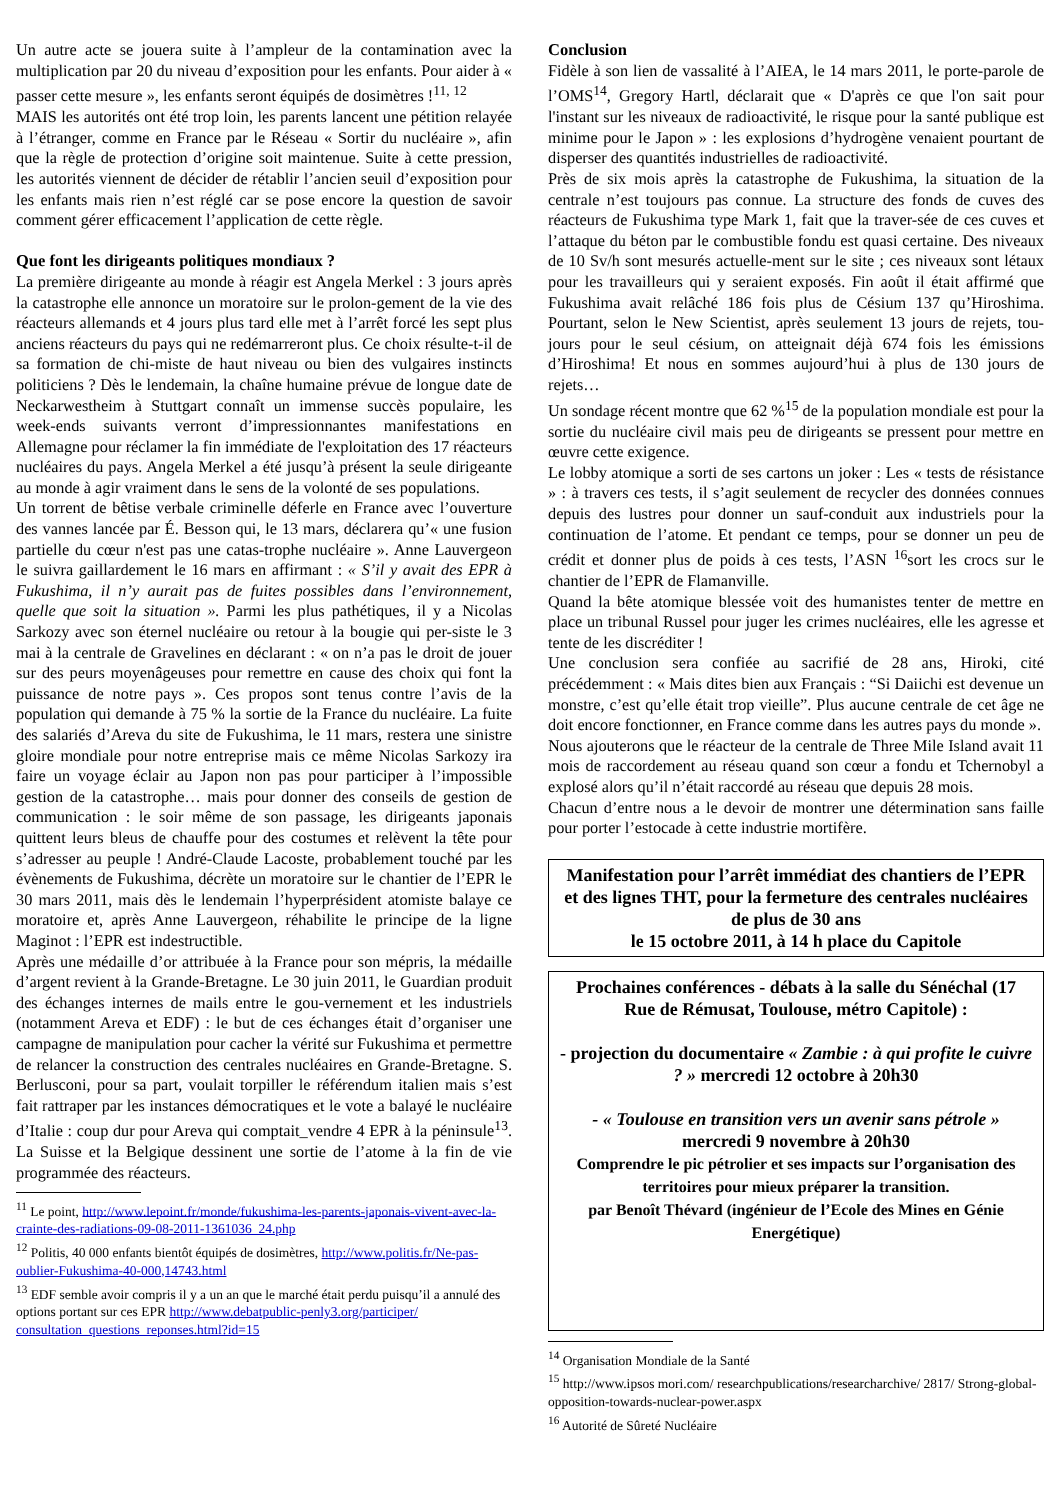Un autre acte se jouera suite à l’ampleur de la contamination avec la multiplication par 20 du niveau d’exposition pour les enfants. Pour aider à « passer cette mesure », les enfants seront équipés de dosimètres !<sup>11, 12</sup>
MAIS les autorités ont été trop loin, les parents lancent une pétition relayée à l’étranger, comme en France par le Réseau « Sortir du nucléaire », afin que la règle de protection d’origine soit maintenue. Suite à cette pression, les autorités viennent de décider de rétablir l’ancien seuil d’exposition pour les enfants mais rien n’est réglé car se pose encore la question de savoir comment gérer efficacement l’application de cette règle.
Que font les dirigeants politiques mondiaux ?
La première dirigeante au monde à réagir est Angela Merkel : 3 jours après la catastrophe elle annonce un moratoire sur le prolon-gement de la vie des réacteurs allemands et 4 jours plus tard elle met à l’arrêt forcé les sept plus anciens réacteurs du pays qui ne redémarreront plus. Ce choix résulte-t-il de sa formation de chi-miste de haut niveau ou bien des vulgaires instincts politiciens ? Dès le lendemain, la chaîne humaine prévue de longue date de Neckarwestheim à Stuttgart connaît un immense succès populaire, les week-ends suivants verront d’impressionnantes manifestations en Allemagne pour réclamer la fin immédiate de l'exploitation des 17 réacteurs nucléaires du pays. Angela Merkel a été jusqu’à présent la seule dirigeante au monde à agir vraiment dans le sens de la volonté de ses populations.
Un torrent de bêtise verbale criminelle déferle en France avec l’ouverture des vannes lancée par É. Besson qui, le 13 mars, déclarera qu’« une fusion partielle du cœur n'est pas une catas-trophe nucléaire ». Anne Lauvergeon le suivra gaillardement le 16 mars en affirmant : « S’il y avait des EPR à Fukushima, il n’y aurait pas de fuites possibles dans l’environnement, quelle que soit la situation ». Parmi les plus pathétiques, il y a Nicolas Sarkozy avec son éternel nucléaire ou retour à la bougie qui per-siste le 3 mai à la centrale de Gravelines en déclarant : « on n’a pas le droit de jouer sur des peurs moyenâgeuses pour remettre en cause des choix qui font la puissance de notre pays ». Ces propos sont tenus contre l’avis de la population qui demande à 75 % la sortie de la France du nucléaire. La fuite des salariés d’Areva du site de Fukushima, le 11 mars, restera une sinistre gloire mondiale pour notre entreprise mais ce même Nicolas Sarkozy ira faire un voyage éclair au Japon non pas pour participer à l’impossible gestion de la catastrophe… mais pour donner des conseils de gestion de communication : le soir même de son passage, les dirigeants japonais quittent leurs bleus de chauffe pour des costumes et relèvent la tête pour s’adresser au peuple ! André-Claude Lacoste, probablement touché par les évènements de Fukushima, décrète un moratoire sur le chantier de l’EPR le 30 mars 2011, mais dès le lendemain l’hyperprésident atomiste balaye ce moratoire et, après Anne Lauvergeon, réhabilite le principe de la ligne Maginot : l’EPR est indestructible.
Après une médaille d’or attribuée à la France pour son mépris, la médaille d’argent revient à la Grande-Bretagne. Le 30 juin 2011, le Guardian produit des échanges internes de mails entre le gou-vernement et les industriels (notamment Areva et EDF) : le but de ces échanges était d’organiser une campagne de manipulation pour cacher la vérité sur Fukushima et permettre de relancer la construction des centrales nucléaires en Grande-Bretagne. S. Berlusconi, pour sa part, voulait torpiller le référendum italien mais s’est fait rattraper par les instances démocratiques et le vote a balayé le nucléaire d’Italie : coup dur pour Areva qui comptait_vendre 4 EPR à la péninsule<sup>13</sup>. La Suisse et la Belgique dessinent une sortie de l’atome à la fin de vie programmée des réacteurs.
<sup>11</sup> Le point, http://www.lepoint.fr/monde/fukushima-les-parents-japonais-vivent-avec-la-crainte-des-radiations-09-08-2011-1361036_24.php
<sup>12</sup> Politis, 40 000 enfants bientôt équipés de dosimètres, http://www.politis.fr/Ne-pas-oublier-Fukushima-40-000,14743.html
<sup>13</sup> EDF semble avoir compris il y a un an que le marché était perdu puisqu’il a annulé des options portant sur ces EPR http://www.debatpublic-penly3.org/participer/ consultation_questions_reponses.html?id=15
Conclusion
Fidèle à son lien de vassalité à l’AIEA, le 14 mars 2011, le porte-parole de l’OMS<sup>14</sup>, Gregory Hartl, déclarait que « D'après ce que l'on sait pour l'instant sur les niveaux de radioactivité, le risque pour la santé publique est minime pour le Japon » : les explosions d’hydrogène venaient pourtant de disperser des quantités industrielles de radioactivité.
Près de six mois après la catastrophe de Fukushima, la situation de la centrale n’est toujours pas connue. La structure des fonds de cuves des réacteurs de Fukushima type Mark 1, fait que la traver-sée de ces cuves et l’attaque du béton par le combustible fondu est quasi certaine. Des niveaux de 10 Sv/h sont mesurés actuelle-ment sur le site ; ces niveaux sont létaux pour les travailleurs qui y seraient exposés. Fin août il était affirmé que Fukushima avait relâché 186 fois plus de Césium 137 qu’Hiroshima. Pourtant, selon le New Scientist, après seulement 13 jours de rejets, tou-jours pour le seul césium, on atteignait déjà 674 fois les émissions d’Hiroshima! Et nous en sommes aujourd’hui à plus de 130 jours de rejets…
Un sondage récent montre que 62 %<sup>15</sup> de la population mondiale est pour la sortie du nucléaire civil mais peu de dirigeants se pressent pour mettre en œuvre cette exigence.
Le lobby atomique a sorti de ses cartons un joker : Les « tests de résistance » : à travers ces tests, il s’agit seulement de recycler des données connues depuis des lustres pour donner un sauf-conduit aux industriels pour la continuation de l’atome. Et pendant ce temps, pour se donner un peu de crédit et donner plus de poids à ces tests, l’ASN <sup>16</sup>sort les crocs sur le chantier de l’EPR de Flamanville.
Quand la bête atomique blessée voit des humanistes tenter de mettre en place un tribunal Russel pour juger les crimes nucléaires, elle les agresse et tente de les discréditer !
Une conclusion sera confiée au sacrifié de 28 ans, Hiroki, cité précédemment : « Mais dites bien aux Français : “Si Daiichi est devenue un monstre, c’est qu’elle était trop vieille”. Plus aucune centrale de cet âge ne doit encore fonctionner, en France comme dans les autres pays du monde ».
Nous ajouterons que le réacteur de la centrale de Three Mile Island avait 11 mois de raccordement au réseau quand son cœur a fondu et Tchernobyl a explosé alors qu’il n’était raccordé au réseau que depuis 28 mois.
Chacun d’entre nous a le devoir de montrer une détermination sans faille pour porter l’estocade à cette industrie mortifère.
Manifestation pour l’arrêt immédiat des chantiers de l’EPR et des lignes THT, pour la fermeture des centrales nucléaires de plus de 30 ans
le 15 octobre 2011, à 14 h place du Capitole
Prochaines conférences - débats à la salle du Sénéchal (17 Rue de Rémusat, Toulouse, métro Capitole) :
- projection du documentaire « Zambie : à qui profite le cuivre ? » mercredi 12 octobre à 20h30
- « Toulouse en transition vers un avenir sans pétrole »
mercredi 9 novembre à 20h30
Comprendre le pic pétrolier et ses impacts sur l’organisation des territoires pour mieux préparer la transition.
par Benoît Thévard (ingénieur de l’Ecole des Mines en Génie Energétique)
<sup>14</sup> Organisation Mondiale de la Santé
<sup>15</sup> http://www.ipsos mori.com/ researchpublications/researcharchive/ 2817/ Strong-global-opposition-towards-nuclear-power.aspx
<sup>16</sup> Autorité de Sûreté Nucléaire